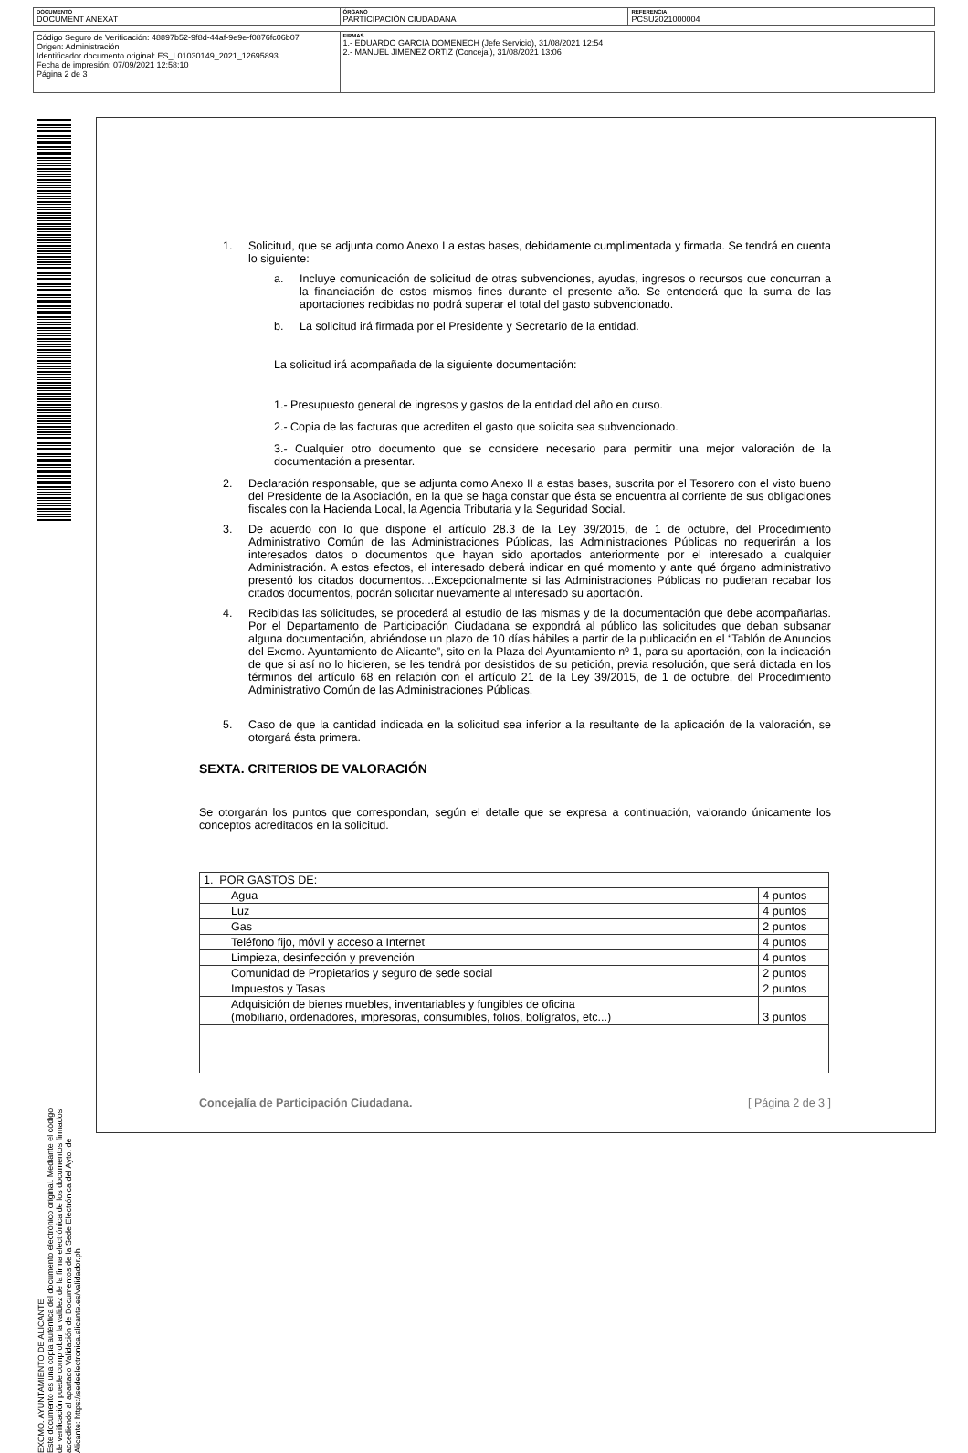| DOCUMENTO DOCUMENT ANEXAT | ÓRGANO PARTICIPACIÓN CIUDADANA | REFERENCIA PCSU2021000004 |
| Código Seguro de Verificación: 48897b52-9f8d-44af-9e9e-f0876fc06b07 Origen: Administración Identificador documento original: ES_L01030149_2021_12695893 Fecha de impresión: 07/09/2021 12:58:10 Página 2 de 3 | FIRMAS 1.- EDUARDO GARCIA DOMENECH (Jefe Servicio), 31/08/2021 12:54 2.- MANUEL JIMENEZ ORTIZ (Concejal), 31/08/2021 13:06 |
EXCMO. AYUNTAMIENTO DE ALICANTE
Este documento es una copia auténtica del documento electrónico original. Mediante el código de verificación puede comprobar la validez de la firma electrónica de los documentos firmados accediendo al apartado Validación de Documentos de la Sede Electrónica del Ayto. de Alicante: https://sedeelectronica.alicante.es/validador.ph
1. Solicitud, que se adjunta como Anexo I a estas bases, debidamente cumplimentada y firmada. Se tendrá en cuenta lo siguiente:
a. Incluye comunicación de solicitud de otras subvenciones, ayudas, ingresos o recursos que concurran a la financiación de estos mismos fines durante el presente año. Se entenderá que la suma de las aportaciones recibidas no podrá superar el total del gasto subvencionado.
b. La solicitud irá firmada por el Presidente y Secretario de la entidad.
La solicitud irá acompañada de la siguiente documentación:
1.- Presupuesto general de ingresos y gastos de la entidad del año en curso.
2.- Copia de las facturas que acrediten el gasto que solicita sea subvencionado.
3.- Cualquier otro documento que se considere necesario para permitir una mejor valoración de la documentación a presentar.
2. Declaración responsable, que se adjunta como Anexo II a estas bases, suscrita por el Tesorero con el visto bueno del Presidente de la Asociación, en la que se haga constar que ésta se encuentra al corriente de sus obligaciones fiscales con la Hacienda Local, la Agencia Tributaria y la Seguridad Social.
3. De acuerdo con lo que dispone el artículo 28.3 de la Ley 39/2015, de 1 de octubre, del Procedimiento Administrativo Común de las Administraciones Públicas, las Administraciones Públicas no requerirán a los interesados datos o documentos que hayan sido aportados anteriormente por el interesado a cualquier Administración. A estos efectos, el interesado deberá indicar en qué momento y ante qué órgano administrativo presentó los citados documentos....Excepcionalmente si las Administraciones Públicas no pudieran recabar los citados documentos, podrán solicitar nuevamente al interesado su aportación.
4. Recibidas las solicitudes, se procederá al estudio de las mismas y de la documentación que debe acompañarlas. Por el Departamento de Participación Ciudadana se expondrá al público las solicitudes que deban subsanar alguna documentación, abriéndose un plazo de 10 días hábiles a partir de la publicación en el “Tablón de Anuncios del Excmo. Ayuntamiento de Alicante”, sito en la Plaza del Ayuntamiento nº 1, para su aportación, con la indicación de que si así no lo hicieren, se les tendrá por desistidos de su petición, previa resolución, que será dictada en los términos del artículo 68 en relación con el artículo 21 de la Ley 39/2015, de 1 de octubre, del Procedimiento Administrativo Común de las Administraciones Públicas.
5. Caso de que la cantidad indicada en la solicitud sea inferior a la resultante de la aplicación de la valoración, se otorgará ésta primera.
SEXTA. CRITERIOS DE VALORACIÓN
Se otorgarán los puntos que correspondan, según el detalle que se expresa a continuación, valorando únicamente los conceptos acreditados en la solicitud.
| 1. POR GASTOS DE: | |
| Agua | 4 puntos |
| Luz | 4 puntos |
| Gas | 2 puntos |
| Teléfono fijo, móvil y acceso a Internet | 4 puntos |
| Limpieza, desinfección y prevención | 4 puntos |
| Comunidad de Propietarios y seguro de sede social | 2 puntos |
| Impuestos y Tasas | 2 puntos |
| Adquisición de bienes muebles, inventariables y fungibles de oficina (mobiliario, ordenadores, impresoras, consumibles, folios, bolígrafos, etc...) | 3 puntos |
Concejalía de Participación Ciudadana. [ Página 2 de 3 ]